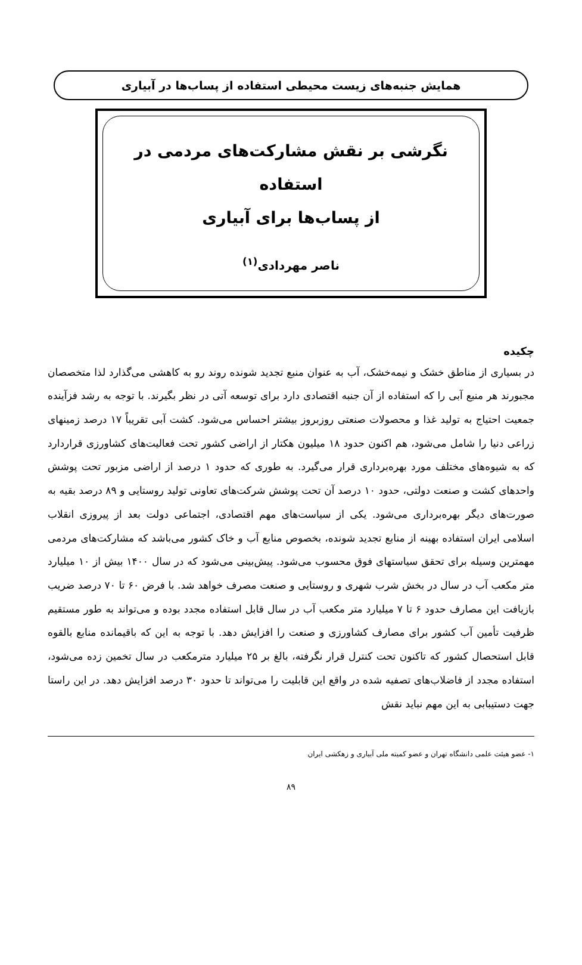همایش جنبه‌های زیست محیطی استفاده از پساب‌ها در آبیاری
نگرشی بر نقش مشارکت‌های مردمی در استفاده
از پساب‌ها برای آبیاری
ناصر مهردادی<sup>(۱)</sup>
چکیده
در بسیاری از مناطق خشک و نیمه‌خشک، آب به عنوان منبع تجدید شونده روند رو به کاهشی می‌گذارد لذا متخصصان مجبورند هر منبع آبی را که استفاده از آن جنبه اقتصادی دارد برای توسعه آتی در نظر بگیرند. با توجه به رشد فزآینده جمعیت احتیاج به تولید غذا و محصولات صنعتی روزبروز بیشتر احساس می‌شود. کشت آبی تقریباً ۱۷ درصد زمینهای زراعی دنیا را شامل می‌شود، هم اکنون حدود ۱۸ میلیون هکتار از اراضی کشور تحت فعالیت‌های کشاورزی قراردارد که به شیوه‌های مختلف مورد بهره‌برداری قرار می‌گیرد. به طوری که حدود ۱ درصد از اراضی مزبور تحت پوشش واحدهای کشت و صنعت دولتی، حدود ۱۰ درصد آن تحت پوشش شرکت‌های تعاونی تولید روستایی و ۸۹ درصد بقیه به صورت‌های دیگر بهره‌برداری می‌شود. یکی از سیاست‌های مهم اقتصادی، اجتماعی دولت بعد از پیروزی انقلاب اسلامی ایران استفاده بهینه از منابع تجدید شونده، بخصوص منابع آب و خاک کشور می‌باشد که مشارکت‌های مردمی مهمترین وسیله برای تحقق سیاستهای فوق محسوب می‌شود. پیش‌بینی می‌شود که در سال ۱۴۰۰ بیش از ۱۰ میلیارد متر مکعب آب در سال در بخش شرب شهری و روستایی و صنعت مصرف خواهد شد. با فرض ۶۰ تا ۷۰ درصد ضریب بازیافت این مصارف حدود ۶ تا ۷ میلیارد متر مکعب آب در سال قابل استفاده مجدد بوده و می‌تواند به طور مستقیم ظرفیت تأمین آب کشور برای مصارف کشاورزی و صنعت را افزایش دهد. با توجه به این که باقیمانده منابع بالقوه قابل استحصال کشور که تاکنون تحت کنترل قرار نگرفته، بالغ بر ۲۵ میلیارد مترمکعب در سال تخمین زده می‌شود، استفاده مجدد از فاضلاب‌های تصفیه شده در واقع این قابلیت را می‌تواند تا حدود ۳۰ درصد افزایش دهد. در این راستا جهت دستیبابی به این مهم نباید نقش
۱- عضو هیئت علمی دانشگاه تهران و عضو کمیته ملی آبیاری و زهکشی ایران
۸۹